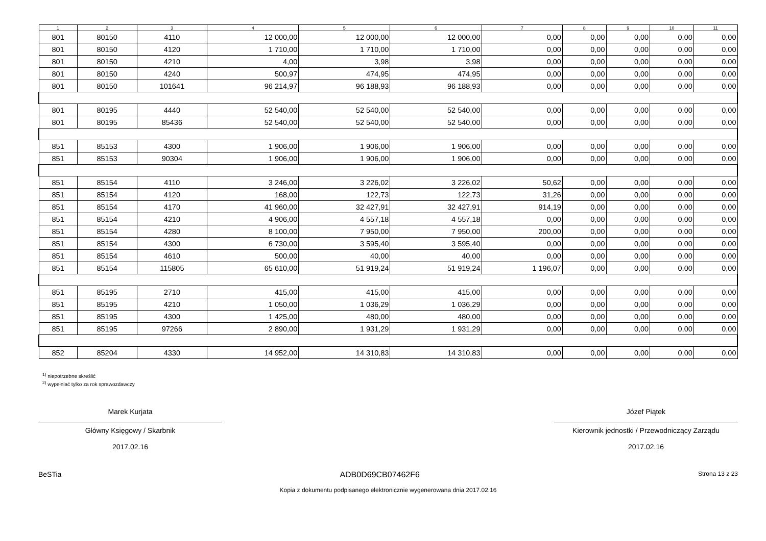| 1 | 2 | 3 | 4 | 5 | 6 | 7 | 8 | 9 | 10 | 11 |
| --- | --- | --- | --- | --- | --- | --- | --- | --- | --- | --- |
| 801 | 80150 | 4110 | 12 000,00 | 12 000,00 | 12 000,00 | 0,00 | 0,00 | 0,00 | 0,00 | 0,00 |
| 801 | 80150 | 4120 | 1 710,00 | 1 710,00 | 1 710,00 | 0,00 | 0,00 | 0,00 | 0,00 | 0,00 |
| 801 | 80150 | 4210 | 4,00 | 3,98 | 3,98 | 0,00 | 0,00 | 0,00 | 0,00 | 0,00 |
| 801 | 80150 | 4240 | 500,97 | 474,95 | 474,95 | 0,00 | 0,00 | 0,00 | 0,00 | 0,00 |
| 801 | 80150 | 101641 | 96 214,97 | 96 188,93 | 96 188,93 | 0,00 | 0,00 | 0,00 | 0,00 | 0,00 |
| 801 | 80195 | 4440 | 52 540,00 | 52 540,00 | 52 540,00 | 0,00 | 0,00 | 0,00 | 0,00 | 0,00 |
| 801 | 80195 | 85436 | 52 540,00 | 52 540,00 | 52 540,00 | 0,00 | 0,00 | 0,00 | 0,00 | 0,00 |
| 851 | 85153 | 4300 | 1 906,00 | 1 906,00 | 1 906,00 | 0,00 | 0,00 | 0,00 | 0,00 | 0,00 |
| 851 | 85153 | 90304 | 1 906,00 | 1 906,00 | 1 906,00 | 0,00 | 0,00 | 0,00 | 0,00 | 0,00 |
| 851 | 85154 | 4110 | 3 246,00 | 3 226,02 | 3 226,02 | 50,62 | 0,00 | 0,00 | 0,00 | 0,00 |
| 851 | 85154 | 4120 | 168,00 | 122,73 | 122,73 | 31,26 | 0,00 | 0,00 | 0,00 | 0,00 |
| 851 | 85154 | 4170 | 41 960,00 | 32 427,91 | 32 427,91 | 914,19 | 0,00 | 0,00 | 0,00 | 0,00 |
| 851 | 85154 | 4210 | 4 906,00 | 4 557,18 | 4 557,18 | 0,00 | 0,00 | 0,00 | 0,00 | 0,00 |
| 851 | 85154 | 4280 | 8 100,00 | 7 950,00 | 7 950,00 | 200,00 | 0,00 | 0,00 | 0,00 | 0,00 |
| 851 | 85154 | 4300 | 6 730,00 | 3 595,40 | 3 595,40 | 0,00 | 0,00 | 0,00 | 0,00 | 0,00 |
| 851 | 85154 | 4610 | 500,00 | 40,00 | 40,00 | 0,00 | 0,00 | 0,00 | 0,00 | 0,00 |
| 851 | 85154 | 115805 | 65 610,00 | 51 919,24 | 51 919,24 | 1 196,07 | 0,00 | 0,00 | 0,00 | 0,00 |
| 851 | 85195 | 2710 | 415,00 | 415,00 | 415,00 | 0,00 | 0,00 | 0,00 | 0,00 | 0,00 |
| 851 | 85195 | 4210 | 1 050,00 | 1 036,29 | 1 036,29 | 0,00 | 0,00 | 0,00 | 0,00 | 0,00 |
| 851 | 85195 | 4300 | 1 425,00 | 480,00 | 480,00 | 0,00 | 0,00 | 0,00 | 0,00 | 0,00 |
| 851 | 85195 | 97266 | 2 890,00 | 1 931,29 | 1 931,29 | 0,00 | 0,00 | 0,00 | 0,00 | 0,00 |
| 852 | 85204 | 4330 | 14 952,00 | 14 310,83 | 14 310,83 | 0,00 | 0,00 | 0,00 | 0,00 | 0,00 |
<sup>1)</sup> niepotrzebne skreślić
<sup>2)</sup> wypełniać tylko za rok sprawozdawczy
Marek Kurjata
Główny Księgowy / Skarbnik
2017.02.16
Józef Piątek
Kierownik jednostki / Przewodniczący Zarządu
2017.02.16
BeSTia ADB0D69CB07462F6 Strona 13 z 23
Kopia z dokumentu podpisanego elektronicznie wygenerowana dnia 2017.02.16